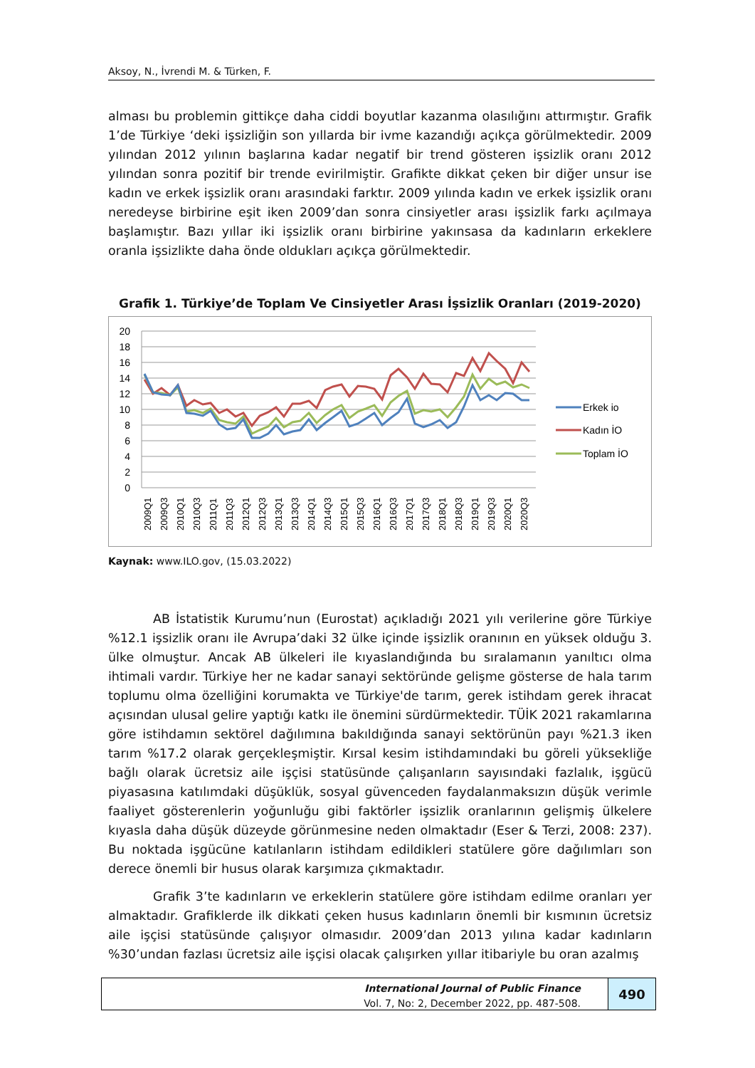Aksoy, N., İvrendi M. & Türken, F.
alması bu problemin gittikçe daha ciddi boyutlar kazanma olasılığını attırmıştır. Grafik 1’de Türkiye ‘deki işsizliğin son yıllarda bir ivme kazandığı açıkça görülmektedir. 2009 yılından 2012 yılının başlarına kadar negatif bir trend gösteren işsizlik oranı 2012 yılından sonra pozitif bir trende evirilmiştir. Grafikte dikkat çeken bir diğer unsur ise kadın ve erkek işsizlik oranı arasındaki farktır. 2009 yılında kadın ve erkek işsizlik oranı neredeyse birbirine eşit iken 2009’dan sonra cinsiyetler arası işsizlik farkı açılmaya başlamıştır. Bazı yıllar iki işsizlik oranı birbirine yakınsasa da kadınların erkeklere oranla işsizlikte daha önde oldukları açıkça görülmektedir.
Grafik 1. Türkiye’de Toplam Ve Cinsiyetler Arası İşsizlik Oranları (2019-2020)
20
18
16
14
12
10
8
6
4
2
0
2009Q1
2009Q3
2010Q1
2010Q3
2011Q1
2011Q3
2012Q1
2012Q3
2013Q1
2013Q3
2014Q1
2014Q3
2015Q1
2015Q3
2016Q1
2016Q3
2017Q1
2017Q3
2018Q1
2018Q3
2019Q1
2019Q3
2020Q1
2020Q3
Erkek io
Kadın İO
Toplam İO
Kaynak: www.ILO.gov, (15.03.2022)
AB İstatistik Kurumu’nun (Eurostat) açıkladığı 2021 yılı verilerine göre Türkiye %12.1 işsizlik oranı ile Avrupa’daki 32 ülke içinde işsizlik oranının en yüksek olduğu 3. ülke olmuştur. Ancak AB ülkeleri ile kıyaslandığında bu sıralamanın yanıltıcı olma ihtimali vardır. Türkiye her ne kadar sanayi sektöründe gelişme gösterse de hala tarım toplumu olma özelliğini korumakta ve Türkiye'de tarım, gerek istihdam gerek ihracat açısından ulusal gelire yaptığı katkı ile önemini sürdürmektedir. TÜİK 2021 rakamlarına göre istihdamın sektörel dağılımına bakıldığında sanayi sektörünün payı %21.3 iken tarım %17.2 olarak gerçekleşmiştir. Kırsal kesim istihdamındaki bu göreli yüksekliğe bağlı olarak ücretsiz aile işçisi statüsünde çalışanların sayısındaki fazlalık, işgücü piyasasına katılımdaki düşüklük, sosyal güvenceden faydalanmaksızın düşük verimle faaliyet gösterenlerin yoğunluğu gibi faktörler işsizlik oranlarının gelişmiş ülkelere kıyasla daha düşük düzeyde görünmesine neden olmaktadır (Eser & Terzi, 2008: 237). Bu noktada işgücüne katılanların istihdam edildikleri statülere göre dağılımları son derece önemli bir husus olarak karşımıza çıkmaktadır.
Grafik 3’te kadınların ve erkeklerin statülere göre istihdam edilme oranları yer almaktadır. Grafiklerde ilk dikkati çeken husus kadınların önemli bir kısmının ücretsiz aile işçisi statüsünde çalışıyor olmasıdır. 2009’dan 2013 yılına kadar kadınların %30’undan fazlası ücretsiz aile işçisi olacak çalışırken yıllar itibariyle bu oran azalmış
International Journal of Public Finance
Vol. 7, No: 2, December 2022, pp. 487-508.
490